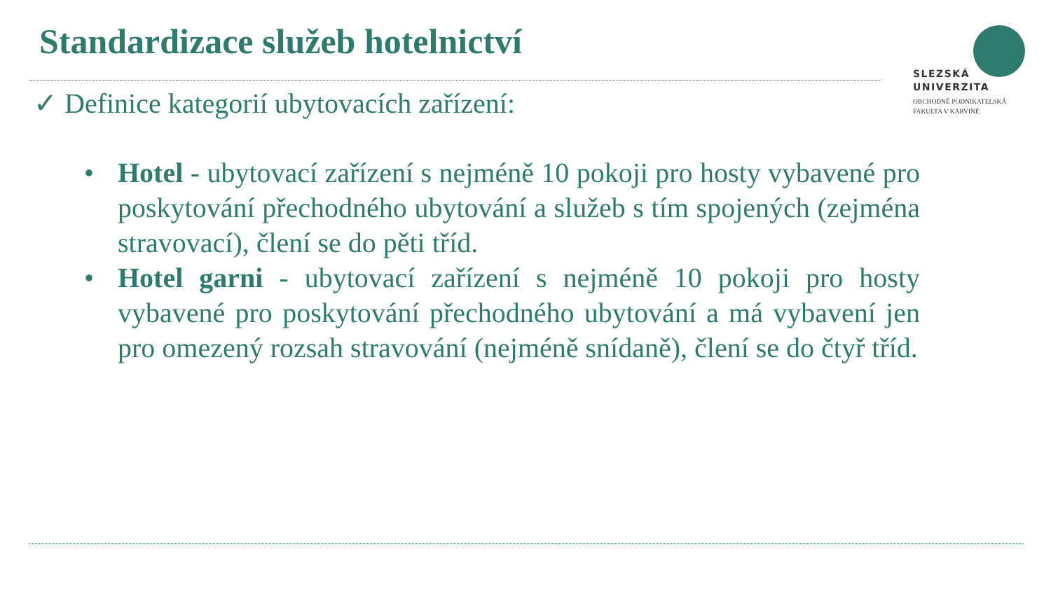Standardizace služeb hotelnictví
SLEZSKÁ
UNIVERZITA
OBCHODNĚ PODNIKATELSKÁ
FAKULTA V KARVINÉ
✓ Definice kategorií ubytovacích zařízení:
• Hotel - ubytovací zařízení s nejméně 10 pokoji pro hosty vybavené pro poskytování přechodného ubytování a služeb s tím spojených (zejména stravovací), člení se do pěti tříd.
• Hotel garni - ubytovací zařízení s nejméně 10 pokoji pro hosty vybavené pro poskytování přechodného ubytování a má vybavení jen pro omezený rozsah stravování (nejméně snídaně), člení se do čtyř tříd.